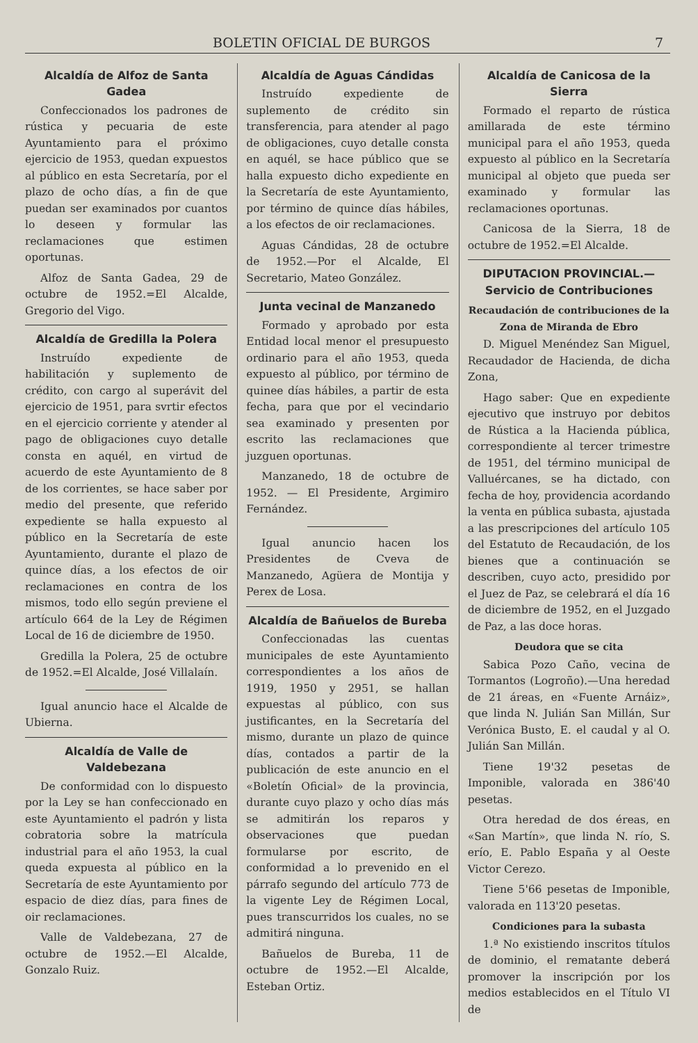BOLETIN OFICIAL DE BURGOS 7
Alcaldía de Alfoz de Santa Gadea
Confeccionados los padrones de rústica y pecuaria de este Ayuntamiento para el próximo ejercicio de 1953, quedan expuestos al público en esta Secretaría, por el plazo de ocho días, a fin de que puedan ser examinados por cuantos lo deseen y formular las reclamaciones que estimen oportunas.
Alfoz de Santa Gadea, 29 de octubre de 1952.=El Alcalde, Gregorio del Vigo.
Alcaldía de Gredilla la Polera
Instruído expediente de habilitación y suplemento de crédito, con cargo al superávit del ejercicio de 1951, para svrtir efectos en el ejercicio corriente y atender al pago de obligaciones cuyo detalle consta en aquél, en virtud de acuerdo de este Ayuntamiento de 8 de los corrientes, se hace saber por medio del presente, que referido expediente se halla expuesto al público en la Secretaría de este Ayuntamiento, durante el plazo de quince días, a los efectos de oir reclamaciones en contra de los mismos, todo ello según previene el artículo 664 de la Ley de Régimen Local de 16 de diciembre de 1950.
Gredilla la Polera, 25 de octubre de 1952.=El Alcalde, José Villalaín.
Igual anuncio hace el Alcalde de Ubierna.
Alcaldía de Valle de Valdebezana
De conformidad con lo dispuesto por la Ley se han confeccionado en este Ayuntamiento el padrón y lista cobratoria sobre la matrícula industrial para el año 1953, la cual queda expuesta al público en la Secretaría de este Ayuntamiento por espacio de diez días, para fines de oir reclamaciones.
Valle de Valdebezana, 27 de octubre de 1952.—El Alcalde, Gonzalo Ruiz.
Alcaldía de Aguas Cándidas
Instruído expediente de suplemento de crédito sin transferencia, para atender al pago de obligaciones, cuyo detalle consta en aquél, se hace público que se halla expuesto dicho expediente en la Secretaría de este Ayuntamiento, por término de quince días hábiles, a los efectos de oir reclamaciones.
Aguas Cándidas, 28 de octubre de 1952.—Por el Alcalde, El Secretario, Mateo González.
Junta vecinal de Manzanedo
Formado y aprobado por esta Entidad local menor el presupuesto ordinario para el año 1953, queda expuesto al público, por término de quinee días hábiles, a partir de esta fecha, para que por el vecindario sea examinado y presenten por escrito las reclamaciones que juzguen oportunas.
Manzanedo, 18 de octubre de 1952. — El Presidente, Argimiro Fernández.
Igual anuncio hacen los Presidentes de Cveva de Manzanedo, Agüera de Montija y Perex de Losa.
Alcaldía de Bañuelos de Bureba
Confeccionadas las cuentas municipales de este Ayuntamiento correspondientes a los años de 1919, 1950 y 2951, se hallan expuestas al público, con sus justificantes, en la Secretaría del mismo, durante un plazo de quince días, contados a partir de la publicación de este anuncio en el «Boletín Oficial» de la provincia, durante cuyo plazo y ocho días más se admitirán los reparos y observaciones que puedan formularse por escrito, de conformidad a lo prevenido en el párrafo segundo del artículo 773 de la vigente Ley de Régimen Local, pues transcurridos los cuales, no se admitirá ninguna.
Bañuelos de Bureba, 11 de octubre de 1952.—El Alcalde, Esteban Ortiz.
Alcaldía de Canicosa de la Sierra
Formado el reparto de rústica amillarada de este término municipal para el año 1953, queda expuesto al público en la Secretaría municipal al objeto que pueda ser examinado y formular las reclamaciones oportunas.
Canicosa de la Sierra, 18 de octubre de 1952.=El Alcalde.
DIPUTACION PROVINCIAL.—Servicio de Contribuciones
Recaudación de contribuciones de la Zona de Miranda de Ebro
D. Miguel Menéndez San Miguel, Recaudador de Hacienda, de dicha Zona,
Hago saber: Que en expediente ejecutivo que instruyo por debitos de Rústica a la Hacienda pública, correspondiente al tercer trimestre de 1951, del término municipal de Valluércanes, se ha dictado, con fecha de hoy, providencia acordando la venta en pública subasta, ajustada a las prescripciones del artículo 105 del Estatuto de Recaudación, de los bienes que a continuación se describen, cuyo acto, presidido por el Juez de Paz, se celebrará el día 16 de diciembre de 1952, en el Juzgado de Paz, a las doce horas.
Deudora que se cita
Sabica Pozo Caño, vecina de Tormantos (Logroño).—Una heredad de 21 áreas, en «Fuente Arnáiz», que linda N. Julián San Millán, Sur Verónica Busto, E. el caudal y al O. Julián San Millán.
Tiene 19'32 pesetas de Imponible, valorada en 386'40 pesetas.
Otra heredad de dos éreas, en «San Martín», que linda N. río, S. erío, E. Pablo España y al Oeste Victor Cerezo.
Tiene 5'66 pesetas de Imponible, valorada en 113'20 pesetas.
Condiciones para la subasta
1.ª No existiendo inscritos títulos de dominio, el rematante deberá promover la inscripción por los medios establecidos en el Título VI de